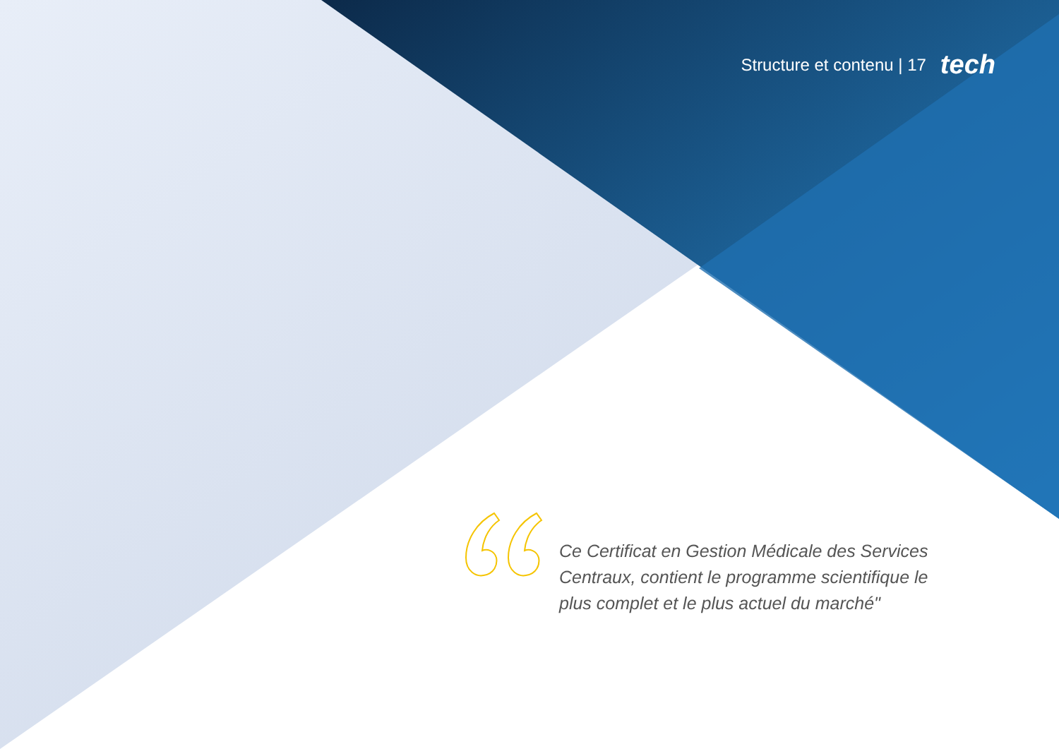Structure et contenu | 17 tech
Ce Certificat en Gestion Médicale des Services Centraux, contient le programme scientifique le plus complet et le plus actuel du marché"